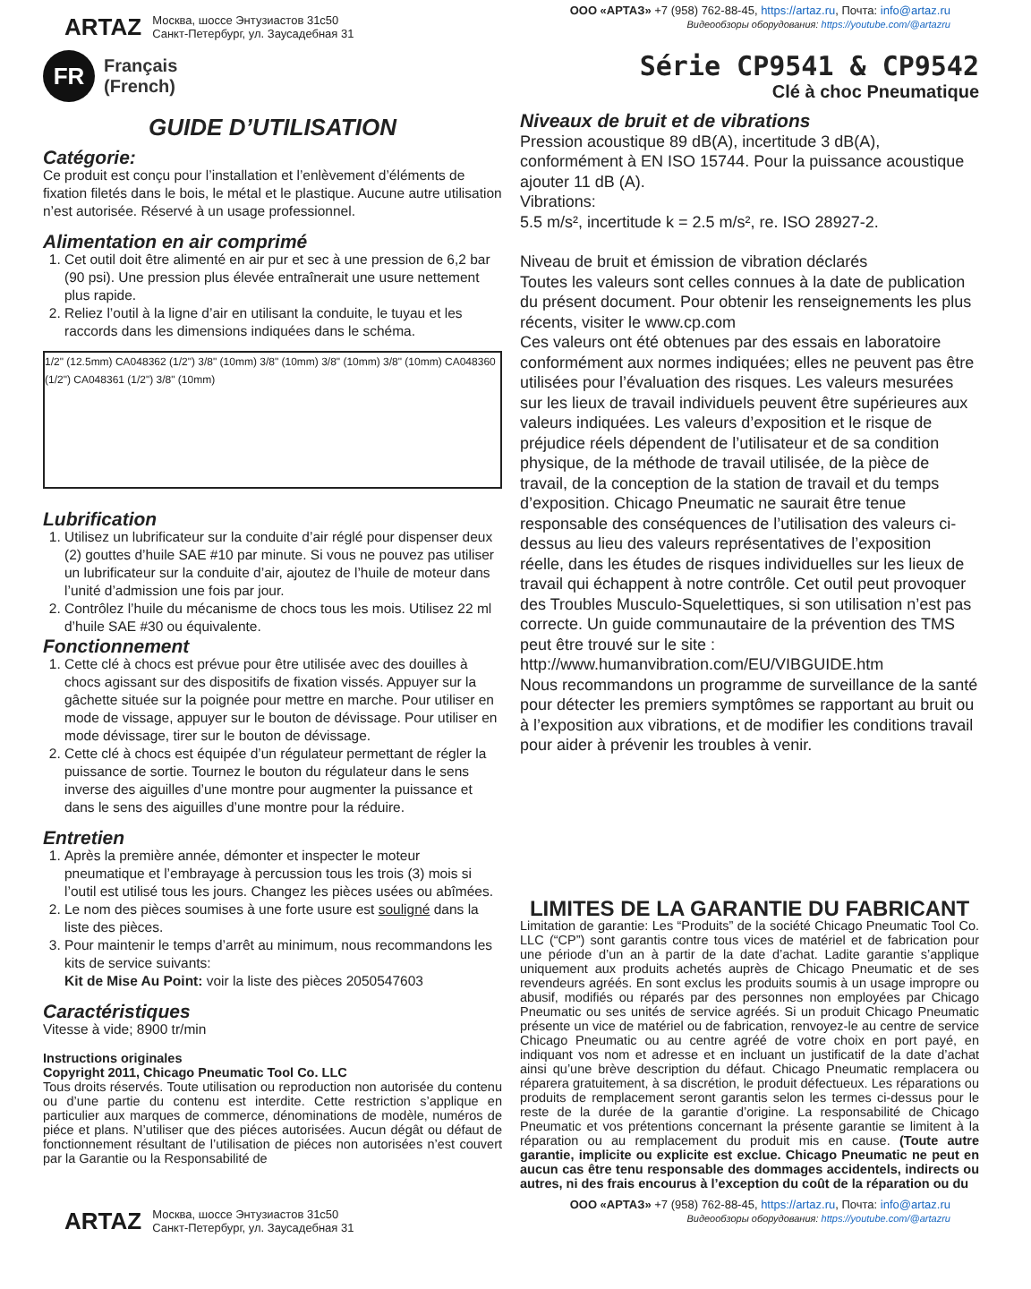ARTAZ
Москва, шоссе Энтузиастов 31с50
Санкт-Петербург, ул. Заусадебная 31
ООО «АРТАЗ» +7 (958) 762-88-45, https://artaz.ru, Почта: info@artaz.ru
Видеообзоры оборудования: https://youtube.com/@artazru
FR
Français
(French)
Série CP9541 & CP9542
Clé à choc Pneumatique
GUIDE D’UTILISATION
Catégorie:
Ce produit est conçu pour l’installation et l’enlèvement d’éléments de fixation filetés dans le bois, le métal et le plastique. Aucune autre utilisation n’est autorisée. Réservé à un usage professionnel.
Alimentation en air comprimé
1. Cet outil doit être alimenté en air pur et sec à une pression de 6,2 bar (90 psi). Une pression plus élevée entraînerait une usure nettement plus rapide.
2. Reliez l’outil à la ligne d’air en utilisant la conduite, le tuyau et les raccords dans les dimensions indiquées dans le schéma.
1/2" (12.5mm) CA048362 (1/2") 3/8" (10mm) 3/8" (10mm) 3/8" (10mm) 3/8" (10mm) CA048360 (1/2") CA048361 (1/2") 3/8" (10mm)
Lubrification
1. Utilisez un lubrificateur sur la conduite d’air réglé pour dispenser deux (2) gouttes d’huile SAE #10 par minute. Si vous ne pouvez pas utiliser un lubrificateur sur la conduite d’air, ajoutez de l’huile de moteur dans l’unité d’admission une fois par jour.
2. Contrôlez l’huile du mécanisme de chocs tous les mois. Utilisez 22 ml d’huile SAE #30 ou équivalente.
Fonctionnement
1. Cette clé à chocs est prévue pour être utilisée avec des douilles à chocs agissant sur des dispositifs de fixation vissés. Appuyer sur la gâchette située sur la poignée pour mettre en marche. Pour utiliser en mode de vissage, appuyer sur le bouton de dévissage. Pour utiliser en mode dévissage, tirer sur le bouton de dévissage.
2. Cette clé à chocs est équipée d’un régulateur permettant de régler la puissance de sortie. Tournez le bouton du régulateur dans le sens inverse des aiguilles d’une montre pour augmenter la puissance et dans le sens des aiguilles d’une montre pour la réduire.
Entretien
1. Après la première année, démonter et inspecter le moteur pneumatique et l’embrayage à percussion tous les trois (3) mois si l’outil est utilisé tous les jours. Changez les pièces usées ou abîmées.
2. Le nom des pièces soumises à une forte usure est souligné dans la liste des pièces.
3. Pour maintenir le temps d’arrêt au minimum, nous recommandons les kits de service suivants:
Kit de Mise Au Point: voir la liste des pièces 2050547603
Caractéristiques
Vitesse à vide; 8900 tr/min
Instructions originales
Copyright 2011, Chicago Pneumatic Tool Co. LLC
Tous droits réservés. Toute utilisation ou reproduction non autorisée du contenu ou d’une partie du contenu est interdite. Cette restriction s’applique en particulier aux marques de commerce, dénominations de modèle, numéros de piéce et plans. N’utiliser que des piéces autorisées. Aucun dégât ou défaut de fonctionnement résultant de l’utilisation de piéces non autorisées n’est couvert par la Garantie ou la Responsabilité de
Niveaux de bruit et de vibrations
Pression acoustique 89 dB(A), incertitude 3 dB(A), conformément à EN ISO 15744. Pour la puissance acoustique ajouter 11 dB (A).
Vibrations:
5.5 m/s², incertitude k = 2.5 m/s², re. ISO 28927-2.
Niveau de bruit et émission de vibration déclarés
Toutes les valeurs sont celles connues à la date de publication du présent document. Pour obtenir les renseignements les plus récents, visiter le www.cp.com
Ces valeurs ont été obtenues par des essais en laboratoire conformément aux normes indiquées; elles ne peuvent pas être utilisées pour l’évaluation des risques. Les valeurs mesurées sur les lieux de travail individuels peuvent être supérieures aux valeurs indiquées. Les valeurs d’exposition et le risque de préjudice réels dépendent de l’utilisateur et de sa condition physique, de la méthode de travail utilisée, de la pièce de travail, de la conception de la station de travail et du temps d’exposition. Chicago Pneumatic ne saurait être tenue responsable des conséquences de l’utilisation des valeurs ci-dessus au lieu des valeurs représentatives de l’exposition réelle, dans les études de risques individuelles sur les lieux de travail qui échappent à notre contrôle. Cet outil peut provoquer des Troubles Musculo-Squelettiques, si son utilisation n’est pas correcte. Un guide communautaire de la prévention des TMS peut être trouvé sur le site :
http://www.humanvibration.com/EU/VIBGUIDE.htm
Nous recommandons un programme de surveillance de la santé pour détecter les premiers symptômes se rapportant au bruit ou à l’exposition aux vibrations, et de modifier les conditions travail pour aider à prévenir les troubles à venir.
LIMITES DE LA GARANTIE DU FABRICANT
Limitation de garantie: Les “Produits” de la société Chicago Pneumatic Tool Co. LLC (“CP”) sont garantis contre tous vices de matériel et de fabrication pour une période d’un an à partir de la date d’achat. Ladite garantie s’applique uniquement aux produits achetés auprès de Chicago Pneumatic et de ses revendeurs agréés. En sont exclus les produits soumis à un usage impropre ou abusif, modifiés ou réparés par des personnes non employées par Chicago Pneumatic ou ses unités de service agréés. Si un produit Chicago Pneumatic présente un vice de matériel ou de fabrication, renvoyez-le au centre de service Chicago Pneumatic ou au centre agréé de votre choix en port payé, en indiquant vos nom et adresse et en incluant un justificatif de la date d’achat ainsi qu’une brève description du défaut. Chicago Pneumatic remplacera ou réparera gratuitement, à sa discrétion, le produit défectueux. Les réparations ou produits de remplacement seront garantis selon les termes ci-dessus pour le reste de la durée de la garantie d’origine. La responsabilité de Chicago Pneumatic et vos prétentions concernant la présente garantie se limitent à la réparation ou au remplacement du produit mis en cause. (Toute autre garantie, implicite ou explicite est exclue. Chicago Pneumatic ne peut en aucun cas être tenu responsable des dommages accidentels, indirects ou autres, ni des frais encourus à l’exception du coût de la réparation ou du
ARTAZ
Москва, шоссе Энтузиастов 31с50
Санкт-Петербург, ул. Заусадебная 31
ООО «АРТАЗ» +7 (958) 762-88-45, https://artaz.ru, Почта: info@artaz.ru
Видеообзоры оборудования: https://youtube.com/@artazru